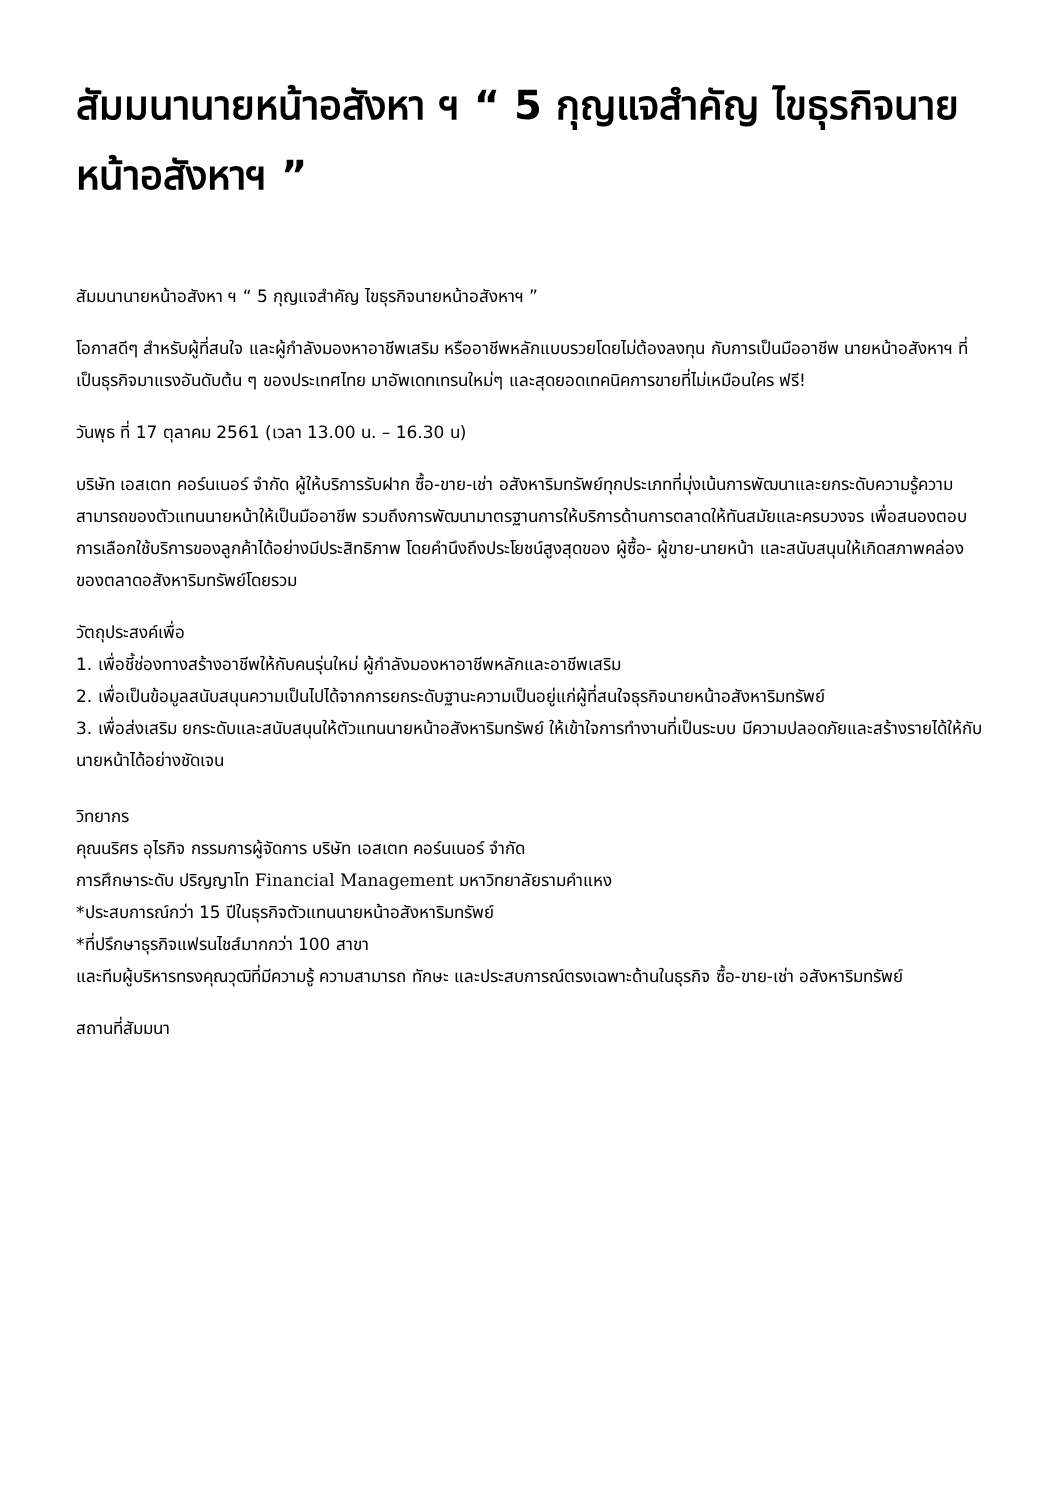สัมมนานายหน้าอสังหา ฯ “ 5 กุญแจสำคัญ ไขธุรกิจนายหน้าอสังหาฯ ”
สัมมนานายหน้าอสังหา ฯ “ 5 กุญแจสำคัญ ไขธุรกิจนายหน้าอสังหาฯ ”
โอกาสดีๆ สำหรับผู้ที่สนใจ และผู้กำลังมองหาอาชีพเสริม หรืออาชีพหลักแบบรวยโดยไม่ต้องลงทุน กับการเป็นมืออาชีพ นายหน้าอสังหาฯ ที่เป็นธุรกิจมาแรงอันดับต้น ๆ ของประเทศไทย มาอัพเดทเทรนใหม่ๆ และสุดยอดเทคนิคการขายที่ไม่เหมือนใคร ฟรี!
วันพุธ ที่ 17 ตุลาคม 2561 (เวลา 13.00 น. – 16.30 น)
บริษัท เอสเตท คอร์นเนอร์ จำกัด ผู้ให้บริการรับฝาก ซื้อ-ขาย-เช่า อสังหาริมทรัพย์ทุกประเภทที่มุ่งเน้นการพัฒนาและยกระดับความรู้ความสามารถของตัวแทนนายหน้าให้เป็นมืออาชีพ รวมถึงการพัฒนามาตรฐานการให้บริการด้านการตลาดให้ทันสมัยและครบวงจร เพื่อสนองตอบการเลือกใช้บริการของลูกค้าได้อย่างมีประสิทธิภาพ โดยคำนึงถึงประโยชน์สูงสุดของ ผู้ซื้อ- ผู้ขาย-นายหน้า และสนับสนุนให้เกิดสภาพคล่องของตลาดอสังหาริมทรัพย์โดยรวม
วัตถุประสงค์เพื่อ
1. เพื่อชี้ช่องทางสร้างอาชีพให้กับคนรุ่นใหม่ ผู้กำลังมองหาอาชีพหลักและอาชีพเสริม
2. เพื่อเป็นข้อมูลสนับสนุนความเป็นไปได้จากการยกระดับฐานะความเป็นอยู่แก่ผู้ที่สนใจธุรกิจนายหน้าอสังหาริมทรัพย์
3. เพื่อส่งเสริม ยกระดับและสนับสนุนให้ตัวแทนนายหน้าอสังหาริมทรัพย์ ให้เข้าใจการทำงานที่เป็นระบบ มีความปลอดภัยและสร้างรายได้ให้กับนายหน้าได้อย่างชัดเจน
วิทยากร
คุณนริศร อุไรกิจ กรรมการผู้จัดการ บริษัท เอสเตท คอร์นเนอร์ จำกัด
การศึกษาระดับ ปริญญาโท Financial Management มหาวิทยาลัยรามคำแหง
*ประสบการณ์กว่า 15 ปีในธุรกิจตัวแทนนายหน้าอสังหาริมทรัพย์
*ที่ปรึกษาธุรกิจแฟรนไชส์มากกว่า 100 สาขา
และทีมผู้บริหารทรงคุณวุฒิที่มีความรู้ ความสามารถ ทักษะ และประสบการณ์ตรงเฉพาะด้านในธุรกิจ ซื้อ-ขาย-เช่า อสังหาริมทรัพย์
สถานที่สัมมนา